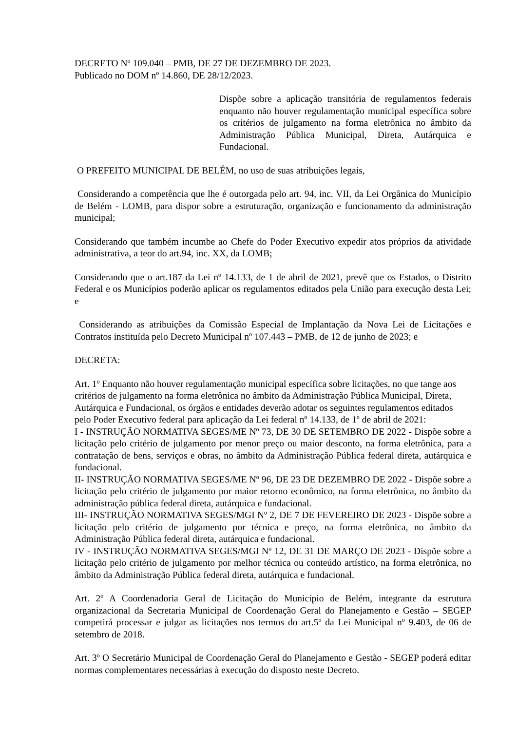DECRETO Nº 109.040 – PMB, DE 27 DE DEZEMBRO DE 2023.
Publicado no DOM nº 14.860, DE 28/12/2023.
Dispõe sobre a aplicação transitória de regulamentos federais enquanto não houver regulamentação municipal específica sobre os critérios de julgamento na forma eletrônica no âmbito da Administração Pública Municipal, Direta, Autárquica e Fundacional.
O PREFEITO MUNICIPAL DE BELÉM, no uso de suas atribuições legais,
Considerando a competência que lhe é outorgada pelo art. 94, inc. VII, da Lei Orgânica do Município de Belém - LOMB, para dispor sobre a estruturação, organização e funcionamento da administração municipal;
Considerando que também incumbe ao Chefe do Poder Executivo expedir atos próprios da atividade administrativa, a teor do art.94, inc. XX, da LOMB;
Considerando que o art.187 da Lei nº 14.133, de 1 de abril de 2021, prevê que os Estados, o Distrito Federal e os Municípios poderão aplicar os regulamentos editados pela União para execução desta Lei; e
Considerando as atribuições da Comissão Especial de Implantação da Nova Lei de Licitações e Contratos instituída pelo Decreto Municipal nº 107.443 – PMB, de 12 de junho de 2023; e
DECRETA:
Art. 1º Enquanto não houver regulamentação municipal específica sobre licitações, no que tange aos critérios de julgamento na forma eletrônica no âmbito da Administração Pública Municipal, Direta, Autárquica e Fundacional, os órgãos e entidades deverão adotar os seguintes regulamentos editados pelo Poder Executivo federal para aplicação da Lei federal nº 14.133, de 1º de abril de 2021:
I - INSTRUÇÃO NORMATIVA SEGES/ME Nº 73, DE 30 DE SETEMBRO DE 2022 - Dispõe sobre a licitação pelo critério de julgamento por menor preço ou maior desconto, na forma eletrônica, para a contratação de bens, serviços e obras, no âmbito da Administração Pública federal direta, autárquica e fundacional.
II- INSTRUÇÃO NORMATIVA SEGES/ME Nº 96, DE 23 DE DEZEMBRO DE 2022 - Dispõe sobre a licitação pelo critério de julgamento por maior retorno econômico, na forma eletrônica, no âmbito da administração pública federal direta, autárquica e fundacional.
III- INSTRUÇÃO NORMATIVA SEGES/MGI Nº 2, DE 7 DE FEVEREIRO DE 2023 - Dispõe sobre a licitação pelo critério de julgamento por técnica e preço, na forma eletrônica, no âmbito da Administração Pública federal direta, autárquica e fundacional.
IV - INSTRUÇÃO NORMATIVA SEGES/MGI Nº 12, DE 31 DE MARÇO DE 2023 - Dispõe sobre a licitação pelo critério de julgamento por melhor técnica ou conteúdo artístico, na forma eletrônica, no âmbito da Administração Pública federal direta, autárquica e fundacional.
Art. 2º A Coordenadoria Geral de Licitação do Município de Belém, integrante da estrutura organizacional da Secretaria Municipal de Coordenação Geral do Planejamento e Gestão – SEGEP competirá processar e julgar as licitações nos termos do art.5º da Lei Municipal nº 9.403, de 06 de setembro de 2018.
Art. 3º O Secretário Municipal de Coordenação Geral do Planejamento e Gestão - SEGEP poderá editar normas complementares necessárias à execução do disposto neste Decreto.